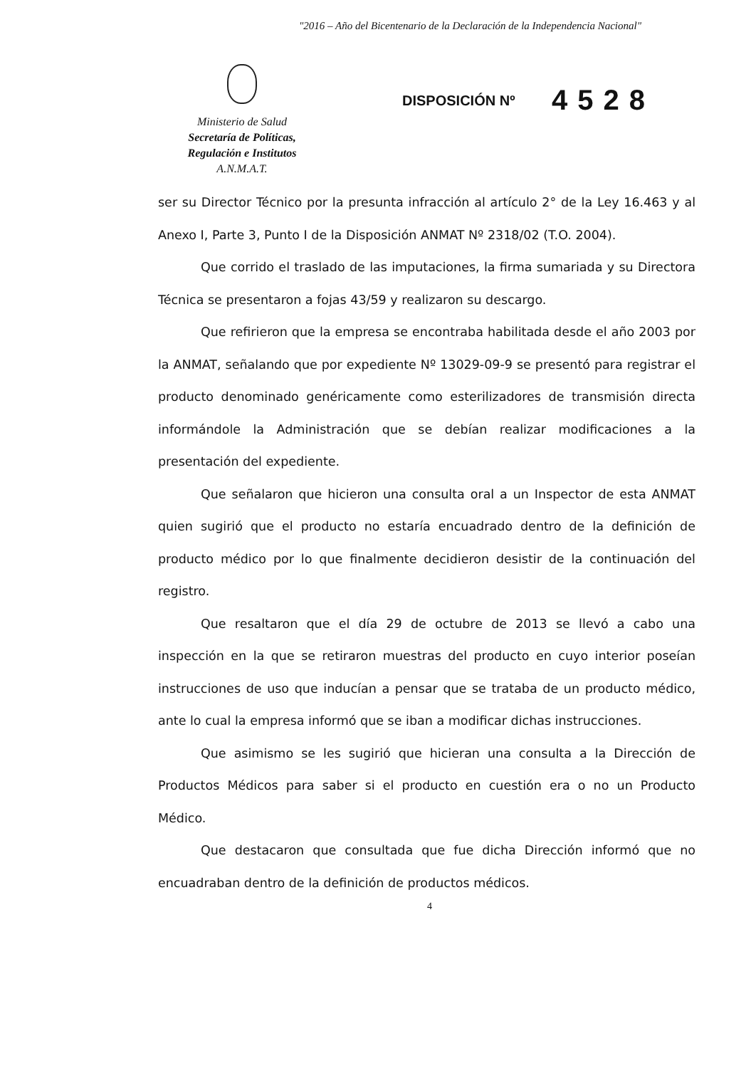"2016 – Año del Bicentenario de la Declaración de la Independencia Nacional"
Ministerio de Salud
Secretaría de Políticas,
Regulación e Institutos
A.N.M.A.T.
DISPOSICIÓN Nº 4528
ser su Director Técnico por la presunta infracción al artículo 2° de la Ley 16.463 y al Anexo I, Parte 3, Punto I de la Disposición ANMAT Nº 2318/02 (T.O. 2004).
Que corrido el traslado de las imputaciones, la firma sumariada y su Directora Técnica se presentaron a fojas 43/59 y realizaron su descargo.
Que refirieron que la empresa se encontraba habilitada desde el año 2003 por la ANMAT, señalando que por expediente Nº 13029-09-9 se presentó para registrar el producto denominado genéricamente como esterilizadores de transmisión directa informándole la Administración que se debían realizar modificaciones a la presentación del expediente.
Que señalaron que hicieron una consulta oral a un Inspector de esta ANMAT quien sugirió que el producto no estaría encuadrado dentro de la definición de producto médico por lo que finalmente decidieron desistir de la continuación del registro.
Que resaltaron que el día 29 de octubre de 2013 se llevó a cabo una inspección en la que se retiraron muestras del producto en cuyo interior poseían instrucciones de uso que inducían a pensar que se trataba de un producto médico, ante lo cual la empresa informó que se iban a modificar dichas instrucciones.
Que asimismo se les sugirió que hicieran una consulta a la Dirección de Productos Médicos para saber si el producto en cuestión era o no un Producto Médico.
Que destacaron que consultada que fue dicha Dirección informó que no encuadraban dentro de la definición de productos médicos.
4